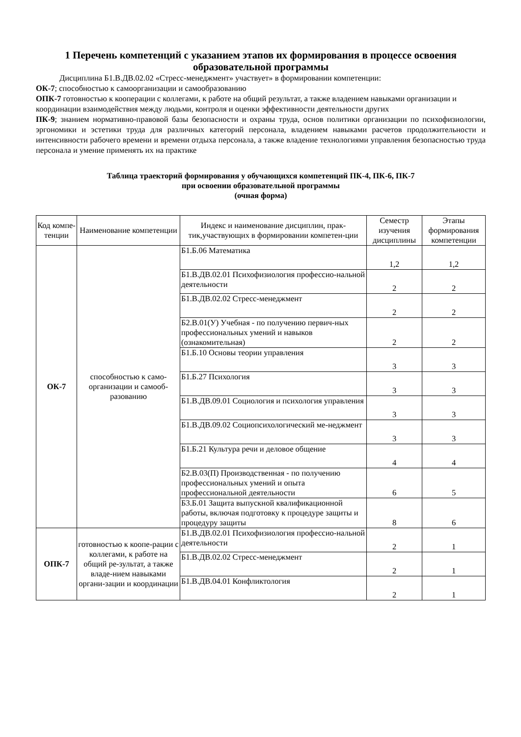1 Перечень компетенций с указанием этапов их формирования в процессе освоения образовательной программы
Дисциплина Б1.В.ДВ.02.02 «Стресс-менеджмент» участвует» в формировании компетенции:
ОК-7; способностью к самоорганизации и самообразованию
ОПК-7 готовностью к кооперации с коллегами, к работе на общий результат, а также владением навыками организации и координации взаимодействия между людьми, контроля и оценки эффективности деятельности других
ПК-9; знанием нормативно-правовой базы безопасности и охраны труда, основ политики организации по психофизиологии, эргономики и эстетики труда для различных категорий персонала, владением навыками расчетов продолжительности и интенсивности рабочего времени и времени отдыха персонала, а также владение технологиями управления безопасностью труда персонала и умение применять их на практике
Таблица траекторий формирования у обучающихся компетенций ПК-4, ПК-6, ПК-7
при освоении образовательной программы
(очная форма)
| Код компе-тенции | Наименование компетенции | Индекс и наименование дисциплин, прак-тик,участвующих в формировании компетен-ции | Семестр изучения дисциплины | Этапы формирования компетенции |
| --- | --- | --- | --- | --- |
| ОК-7 | способностью к само-организации и самооб-разованию | Б1.Б.06 Математика | 1,2 | 1,2 |
| | | Б1.В.ДВ.02.01 Психофизиология профессио-нальной деятельности | 2 | 2 |
| | | Б1.В.ДВ.02.02 Стресс-менеджмент | 2 | 2 |
| | | Б2.В.01(У) Учебная - по получению первич-ных профессиональных умений и навыков (ознакомительная) | 2 | 2 |
| | | Б1.Б.10 Основы теории управления | 3 | 3 |
| | | Б1.Б.27 Психология | 3 | 3 |
| | | Б1.В.ДВ.09.01 Социология и психология управления | 3 | 3 |
| | | Б1.В.ДВ.09.02 Социопсихологический ме-неджмент | 3 | 3 |
| | | Б1.Б.21 Культура речи и деловое общение | 4 | 4 |
| | | Б2.В.03(П) Производственная - по получению профессиональных умений и опыта профессиональной деятельности | 6 | 5 |
| | | Б3.Б.01 Защита выпускной квалификационной работы, включая подготовку к процедуре защиты и процедуру защиты | 8 | 6 |
| ОПК-7 | готовностью к коопе-рации с коллегами, к работе на общий ре-зультат, а также владе-нием навыками органи-зации и координации | Б1.В.ДВ.02.01 Психофизиология профессио-нальной деятельности | 2 | 1 |
| | | Б1.В.ДВ.02.02 Стресс-менеджмент | 2 | 1 |
| | | Б1.В.ДВ.04.01 Конфликтология | 2 | 1 |